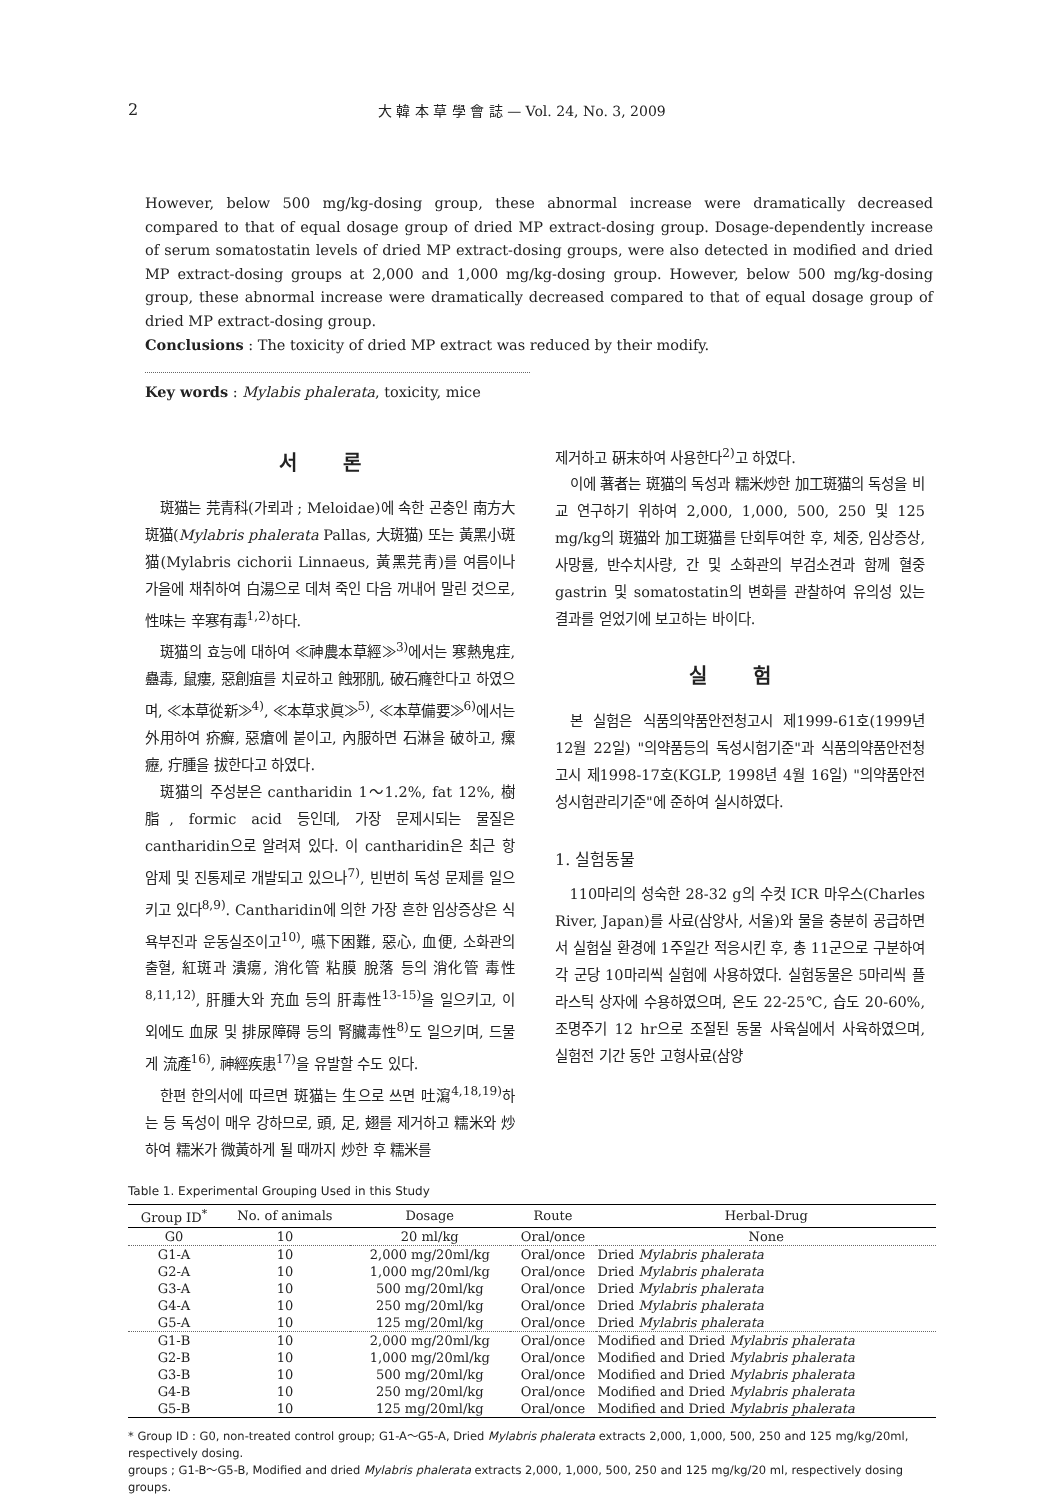2 大 韓 本 草 學 會 誌 — Vol. 24, No. 3, 2009
However, below 500 mg/kg-dosing group, these abnormal increase were dramatically decreased compared to that of equal dosage group of dried MP extract-dosing group. Dosage-dependently increase of serum somatostatin levels of dried MP extract-dosing groups, were also detected in modified and dried MP extract-dosing groups at 2,000 and 1,000 mg/kg-dosing group. However, below 500 mg/kg-dosing group, these abnormal increase were dramatically decreased compared to that of equal dosage group of dried MP extract-dosing group.
Conclusions : The toxicity of dried MP extract was reduced by their modify.
Key words : Mylabis phalerata, toxicity, mice
서 론
斑猫는 芫青科(가뢰과 ; Meloidae)에 속한 곤충인 南方大斑猫(Mylabris phalerata Pallas, 大斑猫) 또는 黃黑小斑猫(Mylabris cichorii Linnaeus, 黃黑芫靑)를 여름이나 가을에 채취하여 白湯으로 데쳐 죽인 다음 꺼내어 말린 것으로, 性味는 辛寒有毒<sup>1,2)</sup>하다.
斑猫의 효능에 대하여 ≪神農本草經≫<sup>3)</sup>에서는 寒熱鬼疰, 蠱毒, 鼠瘻, 惡創疽를 치료하고 蝕邪肌, 破石癃한다고 하였으며, ≪本草從新≫<sup>4)</sup>, ≪本草求眞≫<sup>5)</sup>, ≪本草備要≫<sup>6)</sup>에서는 外用하여 疥癬, 惡瘡에 붙이고, 內服하면 石淋을 破하고, 瘰癧, 疔腫을 拔한다고 하였다.
斑猫의 주성분은 cantharidin 1～1.2%, fat 12%, 樹脂, formic acid 등인데, 가장 문제시되는 물질은 cantharidin으로 알려져 있다. 이 cantharidin은 최근 항암제 및 진통제로 개발되고 있으나<sup>7)</sup>, 빈번히 독성 문제를 일으키고 있다<sup>8,9)</sup>. Cantharidin에 의한 가장 흔한 임상증상은 식욕부진과 운동실조이고<sup>10)</sup>, 嚥下困難, 惡心, 血便, 소화관의 출혈, 紅斑과 潰瘍, 消化管 粘膜 脫落 등의 消化管 毒性<sup>8,11,12)</sup>, 肝腫大와 充血 등의 肝毒性<sup>13-15)</sup>을 일으키고, 이 외에도 血尿 및 排尿障碍 등의 腎臟毒性<sup>8)</sup>도 일으키며, 드물게 流產<sup>16)</sup>, 神經疾患<sup>17)</sup>을 유발할 수도 있다.
한편 한의서에 따르면 斑猫는 生으로 쓰면 吐瀉<sup>4,18,19)</sup>하는 등 독성이 매우 강하므로, 頭, 足, 翅를 제거하고 糯米와 炒하여 糯米가 微黃하게 될 때까지 炒한 후 糯米를
제거하고 硏末하여 사용한다<sup>2)</sup>고 하였다.
이에 著者는 斑猫의 독성과 糯米炒한 加工斑猫의 독성을 비교 연구하기 위하여 2,000, 1,000, 500, 250 및 125 mg/kg의 斑猫와 加工斑猫를 단회투여한 후, 체중, 임상증상, 사망률, 반수치사량, 간 및 소화관의 부검소견과 함께 혈중 gastrin 및 somatostatin의 변화를 관찰하여 유의성 있는 결과를 얻었기에 보고하는 바이다.
실 험
본 실험은 식품의약품안전청고시 제1999-61호(1999년 12월 22일) "의약품등의 독성시험기준"과 식품의약품안전청 고시 제1998-17호(KGLP, 1998년 4월 16일) "의약품안전성시험관리기준"에 준하여 실시하였다.
1. 실험동물
110마리의 성숙한 28-32 g의 수컷 ICR 마우스(Charles River, Japan)를 사료(삼양사, 서울)와 물을 충분히 공급하면서 실험실 환경에 1주일간 적응시킨 후, 총 11군으로 구분하여 각 군당 10마리씩 실험에 사용하였다. 실험동물은 5마리씩 플라스틱 상자에 수용하였으며, 온도 22-25℃, 습도 20-60%, 조명주기 12 hr으로 조절된 동물 사육실에서 사육하였으며, 실험전 기간 동안 고형사료(삼양
Table 1. Experimental Grouping Used in this Study
| Group ID<sup>*</sup> | No. of animals | Dosage | Route | Herbal-Drug |
| --- | --- | --- | --- | --- |
| G0 | 10 | 20 ml/kg | Oral/once | None |
| G1-A | 10 | 2,000 mg/20ml/kg | Oral/once | Dried Mylabris phalerata |
| G2-A | 10 | 1,000 mg/20ml/kg | Oral/once | Dried Mylabris phalerata |
| G3-A | 10 | 500 mg/20ml/kg | Oral/once | Dried Mylabris phalerata |
| G4-A | 10 | 250 mg/20ml/kg | Oral/once | Dried Mylabris phalerata |
| G5-A | 10 | 125 mg/20ml/kg | Oral/once | Dried Mylabris phalerata |
| G1-B | 10 | 2,000 mg/20ml/kg | Oral/once | Modified and Dried Mylabris phalerata |
| G2-B | 10 | 1,000 mg/20ml/kg | Oral/once | Modified and Dried Mylabris phalerata |
| G3-B | 10 | 500 mg/20ml/kg | Oral/once | Modified and Dried Mylabris phalerata |
| G4-B | 10 | 250 mg/20ml/kg | Oral/once | Modified and Dried Mylabris phalerata |
| G5-B | 10 | 125 mg/20ml/kg | Oral/once | Modified and Dried Mylabris phalerata |
* Group ID : G0, non-treated control group; G1-A～G5-A, Dried Mylabris phalerata extracts 2,000, 1,000, 500, 250 and 125 mg/kg/20ml, respectively dosing.
groups ; G1-B～G5-B, Modified and dried Mylabris phalerata extracts 2,000, 1,000, 500, 250 and 125 mg/kg/20 ml, respectively dosing groups.